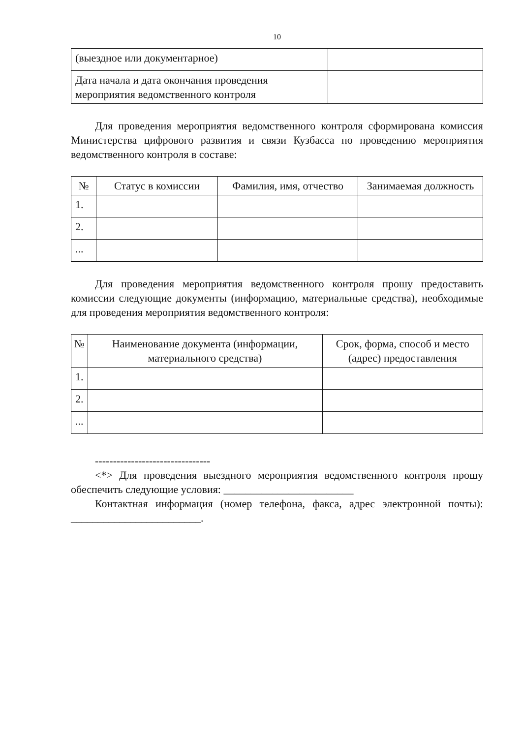10
| (выездное или документарное) | |
| Дата начала и дата окончания проведения мероприятия ведомственного контроля | |
Для проведения мероприятия ведомственного контроля сформирована комиссия Министерства цифрового развития и связи Кузбасса по проведению мероприятия ведомственного контроля в составе:
| № | Статус в комиссии | Фамилия, имя, отчество | Занимаемая должность |
| --- | --- | --- | --- |
| 1. | | | |
| 2. | | | |
| ... | | | |
Для проведения мероприятия ведомственного контроля прошу предоставить комиссии следующие документы (информацию, материальные средства), необходимые для проведения мероприятия ведомственного контроля:
| № | Наименование документа (информации, материального средства) | Срок, форма, способ и место (адрес) предоставления |
| --- | --- | --- |
| 1. | | |
| 2. | | |
| ... | | |
--------------------------------
<*> Для проведения выездного мероприятия ведомственного контроля прошу обеспечить следующие условия: ________________________
Контактная информация (номер телефона, факса, адрес электронной почты): ________________________.